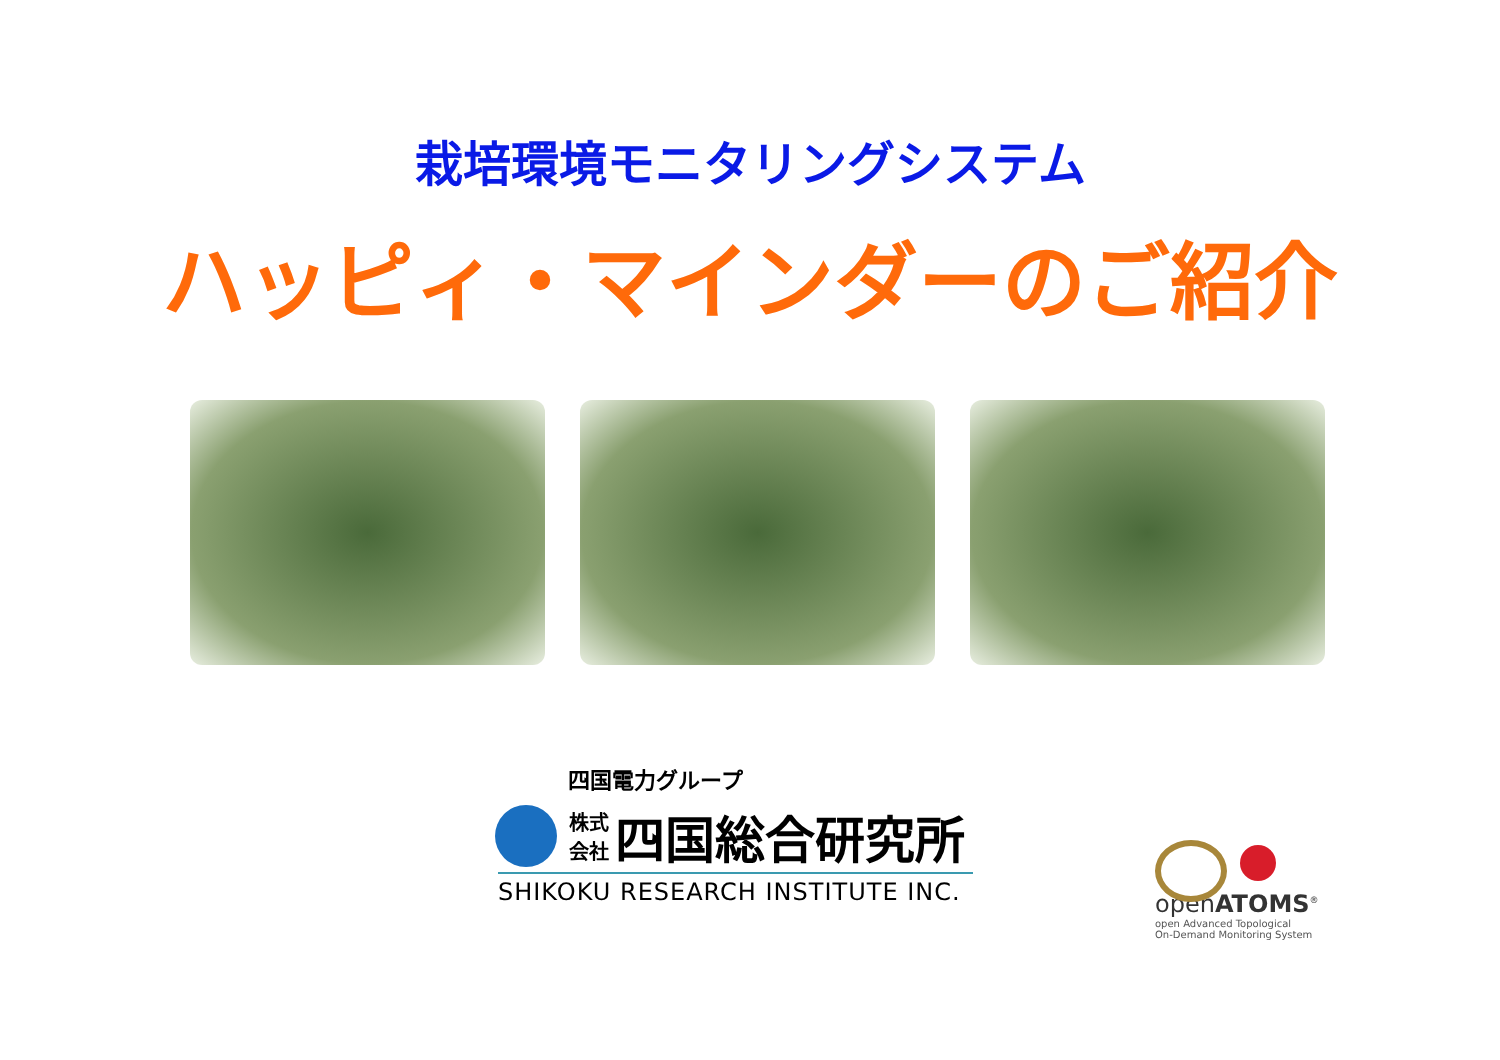栽培環境モニタリングシステム
ハッピィ・マインダーのご紹介
四国電力グループ
株式
会社 四国総合研究所
SHIKOKU RESEARCH INSTITUTE INC.
openATOMS<sup>®</sup>
open Advanced Topological
On-Demand Monitoring System